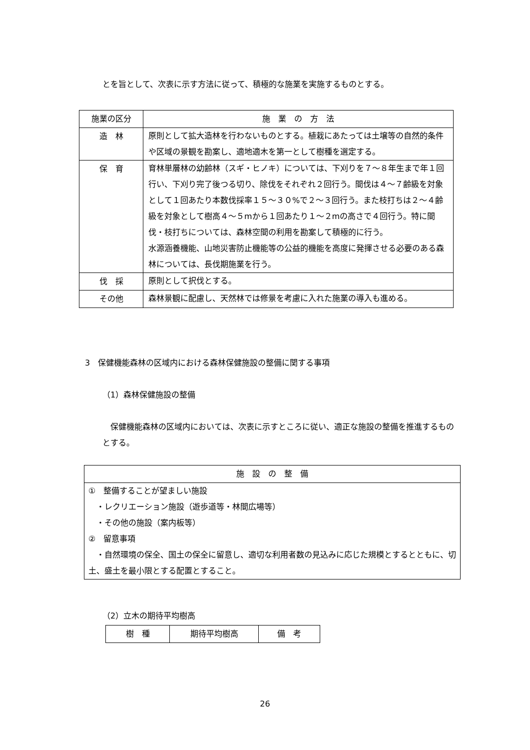とを旨として、次表に示す方法に従って、積極的な施業を実施するものとする。
| 施業の区分 | 施 業 の 方 法 |
| --- | --- |
| 造 林 | 原則として拡大造林を行わないものとする。植栽にあたっては土壌等の自然的条件や区域の景観を勘案し、適地適木を第一として樹種を選定する。 |
| 保 育 | 育林単層林の幼齢林（スギ・ヒノキ）については、下刈りを７～８年生まで年１回行い、下刈り完了後つる切り、除伐をそれぞれ２回行う。間伐は４～７齢級を対象として１回あたり本数伐採率１５～３０%で２～３回行う。また枝打ちは２～４齢級を対象として樹高４～５mから１回あたり１～２mの高さで４回行う。特に間伐・枝打ちについては、森林空間の利用を勘案して積極的に行う。 水源涵養機能、山地災害防止機能等の公益的機能を高度に発揮させる必要のある森林については、長伐期施業を行う。 |
| 伐 採 | 原則として択伐とする。 |
| その他 | 森林景観に配慮し、天然林では修景を考慮に入れた施業の導入も進める。 |
3　保健機能森林の区域内における森林保健施設の整備に関する事項
（1）森林保健施設の整備
　保健機能森林の区域内においては、次表に示すところに従い、適正な施設の整備を推進するものとする。
| 施 設 の 整 備 |
| --- |
| ① 整備することが望ましい施設 ・レクリエーション施設（遊歩道等・林間広場等） ・その他の施設（案内板等） ② 留意事項 ・自然環境の保全、国土の保全に留意し、適切な利用者数の見込みに応じた規模とするとともに、切土、盛土を最小限とする配置とすること。 |
（2）立木の期待平均樹高
| 樹 種 | 期待平均樹高 | 備 考 |
| --- | --- | --- |
26